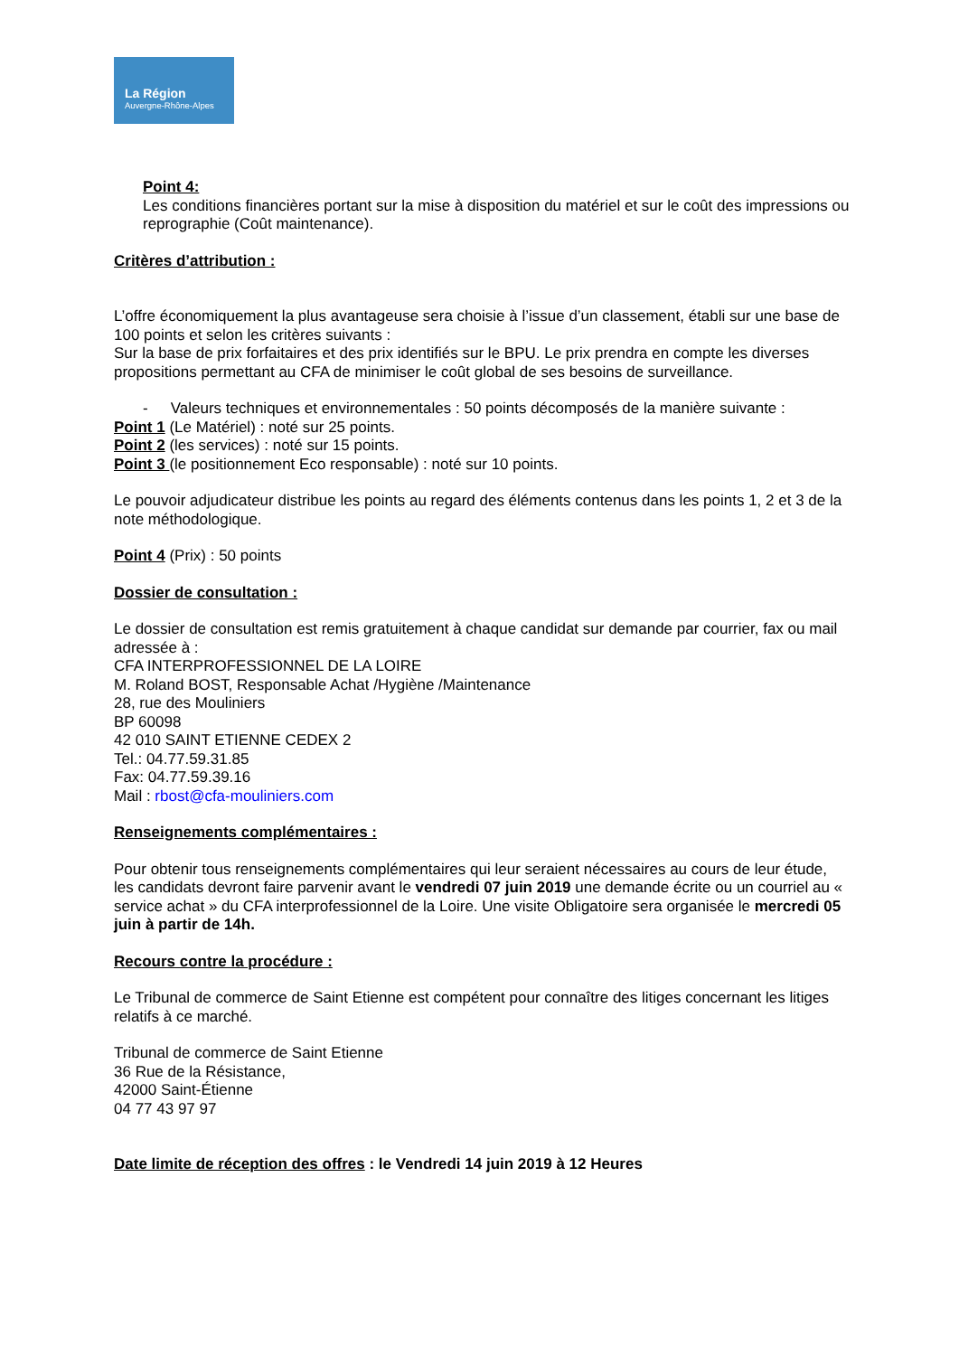La Région
Auvergne-Rhône-Alpes
Point 4:
Les conditions financières portant sur la mise à disposition du matériel et sur le coût des impressions ou reprographie (Coût maintenance).
Critères d’attribution :
L’offre économiquement la plus avantageuse sera choisie à l’issue d’un classement, établi sur une base de 100 points et selon les critères suivants :
Sur la base de prix forfaitaires et des prix identifiés sur le BPU. Le prix prendra en compte les diverses propositions permettant au CFA de minimiser le coût global de ses besoins de surveillance.
- Valeurs techniques et environnementales : 50 points décomposés de la manière suivante :
Point 1 (Le Matériel) : noté sur 25 points.
Point 2 (les services) : noté sur 15 points.
Point 3 (le positionnement Eco responsable) : noté sur 10 points.
Le pouvoir adjudicateur distribue les points au regard des éléments contenus dans les points 1, 2 et 3 de la note méthodologique.
Point 4 (Prix) : 50 points
Dossier de consultation :
Le dossier de consultation est remis gratuitement à chaque candidat sur demande par courrier, fax ou mail adressée à :
CFA INTERPROFESSIONNEL DE LA LOIRE
M. Roland BOST, Responsable Achat /Hygiène /Maintenance
28, rue des Mouliniers
BP 60098
42 010 SAINT ETIENNE CEDEX 2
Tel.: 04.77.59.31.85
Fax: 04.77.59.39.16
Mail : rbost@cfa-mouliniers.com
Renseignements complémentaires :
Pour obtenir tous renseignements complémentaires qui leur seraient nécessaires au cours de leur étude, les candidats devront faire parvenir avant le vendredi 07 juin 2019 une demande écrite ou un courriel au « service achat » du CFA interprofessionnel de la Loire. Une visite Obligatoire sera organisée le mercredi 05 juin à partir de 14h.
Recours contre la procédure :
Le Tribunal de commerce de Saint Etienne est compétent pour connaître des litiges concernant les litiges relatifs à ce marché.
Tribunal de commerce de Saint Etienne
36 Rue de la Résistance,
42000 Saint-Étienne
04 77 43 97 97
Date limite de réception des offres : le Vendredi 14 juin 2019 à 12 Heures